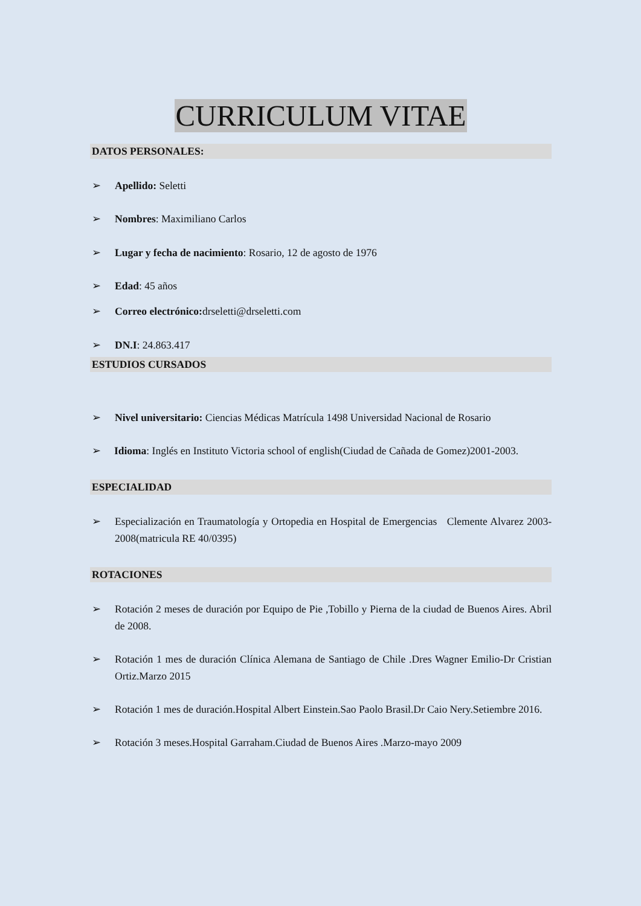CURRICULUM VITAE
DATOS PERSONALES:
➢ Apellido: Seletti
➢ Nombres: Maximiliano Carlos
➢ Lugar y fecha de nacimiento: Rosario, 12 de agosto de 1976
➢ Edad: 45 años
➢ Correo electrónico: drseletti@drseletti.com
➢ DN.I: 24.863.417
ESTUDIOS CURSADOS
➢ Nivel universitario: Ciencias Médicas Matrícula 1498 Universidad Nacional de Rosario
➢ Idioma: Inglés en Instituto Victoria school of english(Ciudad de Cañada de Gomez)2001-2003.
ESPECIALIDAD
➢ Especialización en Traumatología y Ortopedia en Hospital de Emergencias Clemente Alvarez 2003-2008(matricula RE 40/0395)
ROTACIONES
➢ Rotación 2 meses de duración por Equipo de Pie ,Tobillo y Pierna de la ciudad de Buenos Aires. Abril de 2008.
➢ Rotación 1 mes de duración Clínica Alemana de Santiago de Chile .Dres Wagner Emilio-Dr Cristian Ortiz.Marzo 2015
➢ Rotación 1 mes de duración.Hospital Albert Einstein.Sao Paolo Brasil.Dr Caio Nery.Setiembre 2016.
➢ Rotación 3 meses.Hospital Garraham.Ciudad de Buenos Aires .Marzo-mayo 2009